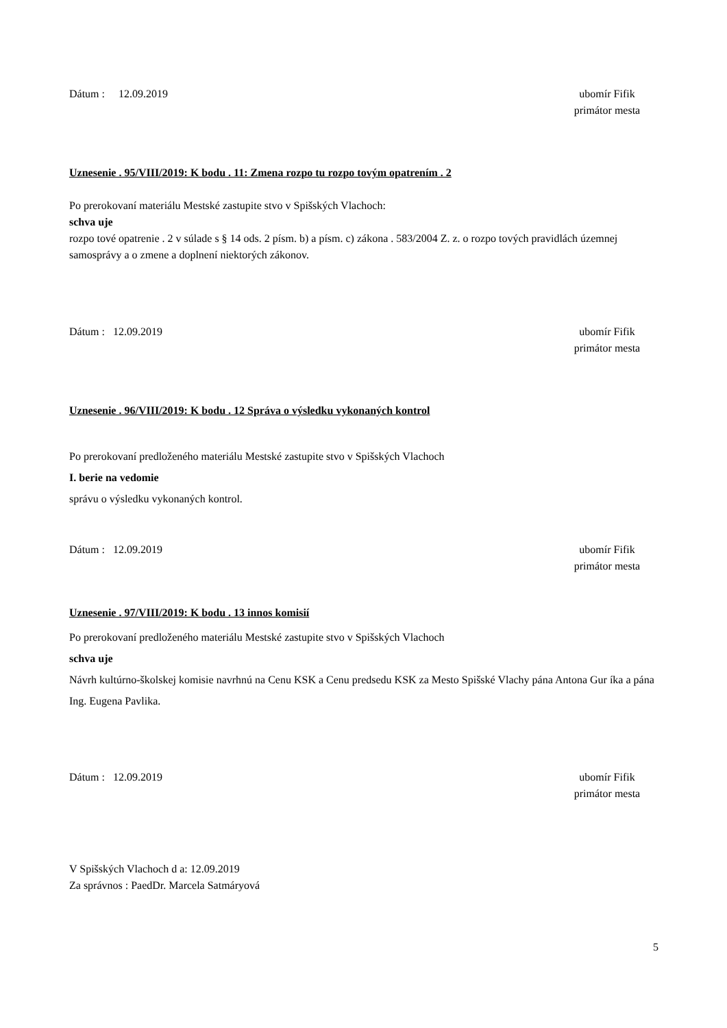Dátum : 12.09.2019 ubomír Fifik
primátor mesta
Uznesenie . 95/VIII/2019: K bodu . 11: Zmena rozpo tu rozpo tovým opatrením . 2
Po prerokovaní materiálu Mestské zastupite stvo v Spišských Vlachoch:
schva uje
rozpo tové opatrenie . 2 v súlade s § 14 ods. 2 písm. b) a písm. c) zákona . 583/2004 Z. z. o rozpo tových pravidlách územnej samosprávy a o zmene a doplnení niektorých zákonov.
Dátum : 12.09.2019 ubomír Fifik
primátor mesta
Uznesenie . 96/VIII/2019: K bodu . 12 Správa o výsledku vykonaných kontrol
Po prerokovaní predloženého materiálu Mestské zastupite stvo v Spišských Vlachoch
I. berie na vedomie
správu o výsledku vykonaných kontrol.
Dátum : 12.09.2019 ubomír Fifik
primátor mesta
Uznesenie . 97/VIII/2019: K bodu . 13 innos komisií
Po prerokovaní predloženého materiálu Mestské zastupite stvo v Spišských Vlachoch
schva uje
Návrh kultúrno-školskej komisie navrhnú na Cenu KSK a Cenu predsedu KSK za Mesto Spišské Vlachy pána Antona Gur íka a pána Ing. Eugena Pavlika.
Dátum : 12.09.2019 ubomír Fifik
primátor mesta
V Spišských Vlachoch d a: 12.09.2019
Za správnos : PaedDr. Marcela Satmáryová
5